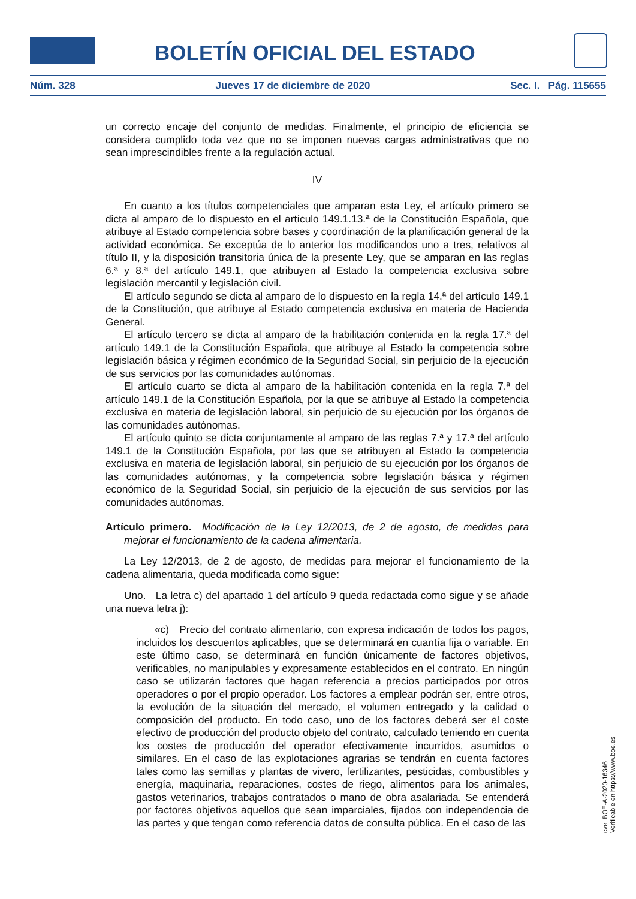BOLETÍN OFICIAL DEL ESTADO
Núm. 328 Jueves 17 de diciembre de 2020 Sec. I. Pág. 115655
un correcto encaje del conjunto de medidas. Finalmente, el principio de eficiencia se considera cumplido toda vez que no se imponen nuevas cargas administrativas que no sean imprescindibles frente a la regulación actual.
IV
En cuanto a los títulos competenciales que amparan esta Ley, el artículo primero se dicta al amparo de lo dispuesto en el artículo 149.1.13.ª de la Constitución Española, que atribuye al Estado competencia sobre bases y coordinación de la planificación general de la actividad económica. Se exceptúa de lo anterior los modificandos uno a tres, relativos al título II, y la disposición transitoria única de la presente Ley, que se amparan en las reglas 6.ª y 8.ª del artículo 149.1, que atribuyen al Estado la competencia exclusiva sobre legislación mercantil y legislación civil.
El artículo segundo se dicta al amparo de lo dispuesto en la regla 14.ª del artículo 149.1 de la Constitución, que atribuye al Estado competencia exclusiva en materia de Hacienda General.
El artículo tercero se dicta al amparo de la habilitación contenida en la regla 17.ª del artículo 149.1 de la Constitución Española, que atribuye al Estado la competencia sobre legislación básica y régimen económico de la Seguridad Social, sin perjuicio de la ejecución de sus servicios por las comunidades autónomas.
El artículo cuarto se dicta al amparo de la habilitación contenida en la regla 7.ª del artículo 149.1 de la Constitución Española, por la que se atribuye al Estado la competencia exclusiva en materia de legislación laboral, sin perjuicio de su ejecución por los órganos de las comunidades autónomas.
El artículo quinto se dicta conjuntamente al amparo de las reglas 7.ª y 17.ª del artículo 149.1 de la Constitución Española, por las que se atribuyen al Estado la competencia exclusiva en materia de legislación laboral, sin perjuicio de su ejecución por los órganos de las comunidades autónomas, y la competencia sobre legislación básica y régimen económico de la Seguridad Social, sin perjuicio de la ejecución de sus servicios por las comunidades autónomas.
Artículo primero. Modificación de la Ley 12/2013, de 2 de agosto, de medidas para mejorar el funcionamiento de la cadena alimentaria.
La Ley 12/2013, de 2 de agosto, de medidas para mejorar el funcionamiento de la cadena alimentaria, queda modificada como sigue:
Uno. La letra c) del apartado 1 del artículo 9 queda redactada como sigue y se añade una nueva letra j):
«c) Precio del contrato alimentario, con expresa indicación de todos los pagos, incluidos los descuentos aplicables, que se determinará en cuantía fija o variable. En este último caso, se determinará en función únicamente de factores objetivos, verificables, no manipulables y expresamente establecidos en el contrato. En ningún caso se utilizarán factores que hagan referencia a precios participados por otros operadores o por el propio operador. Los factores a emplear podrán ser, entre otros, la evolución de la situación del mercado, el volumen entregado y la calidad o composición del producto. En todo caso, uno de los factores deberá ser el coste efectivo de producción del producto objeto del contrato, calculado teniendo en cuenta los costes de producción del operador efectivamente incurridos, asumidos o similares. En el caso de las explotaciones agrarias se tendrán en cuenta factores tales como las semillas y plantas de vivero, fertilizantes, pesticidas, combustibles y energía, maquinaria, reparaciones, costes de riego, alimentos para los animales, gastos veterinarios, trabajos contratados o mano de obra asalariada. Se entenderá por factores objetivos aquellos que sean imparciales, fijados con independencia de las partes y que tengan como referencia datos de consulta pública. En el caso de las
cve: BOE-A-2020-16346
Verificable en https://www.boe.es